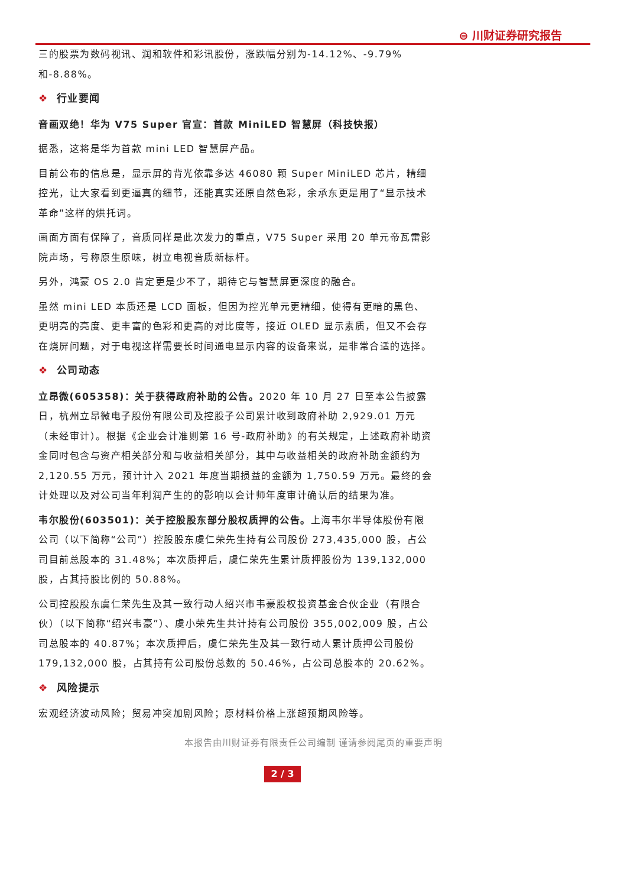⊜ 川财证券研究报告
三的股票为数码视讯、润和软件和彩讯股份，涨跌幅分别为-14.12%、-9.79%和-8.88%。
❖ 行业要闻
音画双绝！华为 V75 Super 官宣：首款 MiniLED 智慧屏（科技快报）
据悉，这将是华为首款 mini LED 智慧屏产品。
目前公布的信息是，显示屏的背光依靠多达 46080 颗 Super MiniLED 芯片，精细控光，让大家看到更逼真的细节，还能真实还原自然色彩，余承东更是用了“显示技术革命”这样的烘托词。
画面方面有保障了，音质同样是此次发力的重点，V75 Super 采用 20 单元帝瓦雷影院声场，号称原生原味，树立电视音质新标杆。
另外，鸿蒙 OS 2.0 肯定更是少不了，期待它与智慧屏更深度的融合。
虽然 mini LED 本质还是 LCD 面板，但因为控光单元更精细，使得有更暗的黑色、更明亮的亮度、更丰富的色彩和更高的对比度等，接近 OLED 显示素质，但又不会存在烧屏问题，对于电视这样需要长时间通电显示内容的设备来说，是非常合适的选择。
❖ 公司动态
立昂微(605358)：关于获得政府补助的公告。2020 年 10 月 27 日至本公告披露日，杭州立昂微电子股份有限公司及控股子公司累计收到政府补助 2,929.01 万元（未经审计）。根据《企业会计准则第 16 号-政府补助》的有关规定，上述政府补助资金同时包含与资产相关部分和与收益相关部分，其中与收益相关的政府补助金额约为 2,120.55 万元，预计计入 2021 年度当期损益的金额为 1,750.59 万元。最终的会计处理以及对公司当年利润产生的的影响以会计师年度审计确认后的结果为准。
韦尔股份(603501)：关于控股股东部分股权质押的公告。上海韦尔半导体股份有限公司（以下简称“公司”）控股股东虞仁荣先生持有公司股份 273,435,000 股，占公司目前总股本的 31.48%；本次质押后，虞仁荣先生累计质押股份为 139,132,000 股，占其持股比例的 50.88%。
公司控股股东虞仁荣先生及其一致行动人绍兴市韦豪股权投资基金合伙企业（有限合伙）（以下简称“绍兴韦豪”）、虞小荣先生共计持有公司股份 355,002,009 股，占公司总股本的 40.87%；本次质押后，虞仁荣先生及其一致行动人累计质押公司股份 179,132,000 股，占其持有公司股份总数的 50.46%，占公司总股本的 20.62%。
❖ 风险提示
宏观经济波动风险；贸易冲突加剧风险；原材料价格上涨超预期风险等。
本报告由川财证券有限责任公司编制 谨请参阅尾页的重要声明
2 / 3